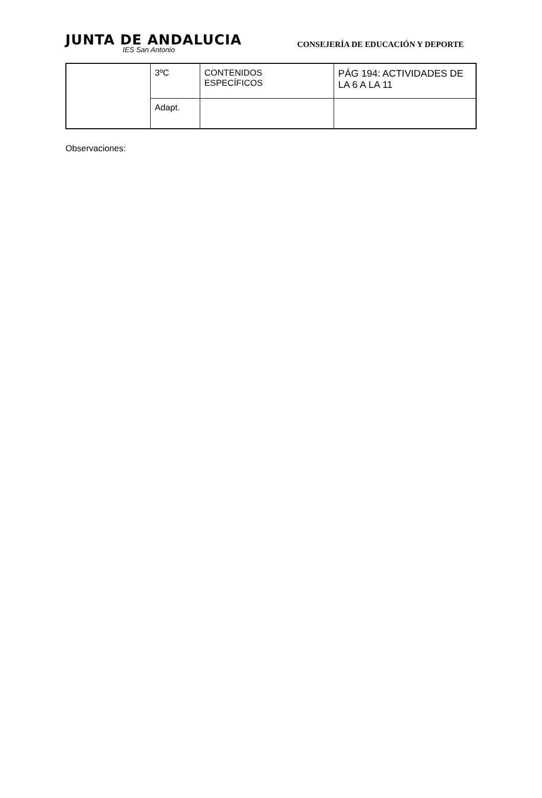JUNTA DE ANDALUCIA
IES San Antonio
CONSEJERÍA DE EDUCACIÓN Y DEPORTE
| | 3ºC | CONTENIDOS ESPECÍFICOS | PÁG 194: ACTIVIDADES DE LA 6 A LA 11 |
| | Adapt. | | |
Observaciones: